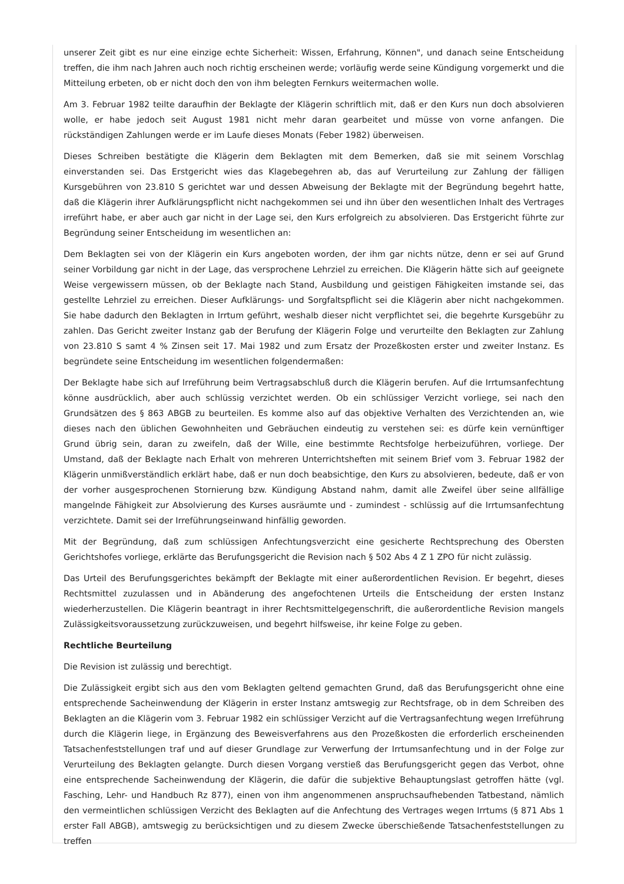unserer Zeit gibt es nur eine einzige echte Sicherheit: Wissen, Erfahrung, Können", und danach seine Entscheidung treffen, die ihm nach Jahren auch noch richtig erscheinen werde; vorläufig werde seine Kündigung vorgemerkt und die Mitteilung erbeten, ob er nicht doch den von ihm belegten Fernkurs weitermachen wolle.
Am 3. Februar 1982 teilte daraufhin der Beklagte der Klägerin schriftlich mit, daß er den Kurs nun doch absolvieren wolle, er habe jedoch seit August 1981 nicht mehr daran gearbeitet und müsse von vorne anfangen. Die rückständigen Zahlungen werde er im Laufe dieses Monats (Feber 1982) überweisen.
Dieses Schreiben bestätigte die Klägerin dem Beklagten mit dem Bemerken, daß sie mit seinem Vorschlag einverstanden sei. Das Erstgericht wies das Klagebegehren ab, das auf Verurteilung zur Zahlung der fälligen Kursgebühren von 23.810 S gerichtet war und dessen Abweisung der Beklagte mit der Begründung begehrt hatte, daß die Klägerin ihrer Aufklärungspflicht nicht nachgekommen sei und ihn über den wesentlichen Inhalt des Vertrages irreführt habe, er aber auch gar nicht in der Lage sei, den Kurs erfolgreich zu absolvieren. Das Erstgericht führte zur Begründung seiner Entscheidung im wesentlichen an:
Dem Beklagten sei von der Klägerin ein Kurs angeboten worden, der ihm gar nichts nütze, denn er sei auf Grund seiner Vorbildung gar nicht in der Lage, das versprochene Lehrziel zu erreichen. Die Klägerin hätte sich auf geeignete Weise vergewissern müssen, ob der Beklagte nach Stand, Ausbildung und geistigen Fähigkeiten imstande sei, das gestellte Lehrziel zu erreichen. Dieser Aufklärungs- und Sorgfaltspflicht sei die Klägerin aber nicht nachgekommen. Sie habe dadurch den Beklagten in Irrtum geführt, weshalb dieser nicht verpflichtet sei, die begehrte Kursgebühr zu zahlen. Das Gericht zweiter Instanz gab der Berufung der Klägerin Folge und verurteilte den Beklagten zur Zahlung von 23.810 S samt 4 % Zinsen seit 17. Mai 1982 und zum Ersatz der Prozeßkosten erster und zweiter Instanz. Es begründete seine Entscheidung im wesentlichen folgendermaßen:
Der Beklagte habe sich auf Irreführung beim Vertragsabschluß durch die Klägerin berufen. Auf die Irrtumsanfechtung könne ausdrücklich, aber auch schlüssig verzichtet werden. Ob ein schlüssiger Verzicht vorliege, sei nach den Grundsätzen des § 863 ABGB zu beurteilen. Es komme also auf das objektive Verhalten des Verzichtenden an, wie dieses nach den üblichen Gewohnheiten und Gebräuchen eindeutig zu verstehen sei: es dürfe kein vernünftiger Grund übrig sein, daran zu zweifeln, daß der Wille, eine bestimmte Rechtsfolge herbeizuführen, vorliege. Der Umstand, daß der Beklagte nach Erhalt von mehreren Unterrichtsheften mit seinem Brief vom 3. Februar 1982 der Klägerin unmißverständlich erklärt habe, daß er nun doch beabsichtige, den Kurs zu absolvieren, bedeute, daß er von der vorher ausgesprochenen Stornierung bzw. Kündigung Abstand nahm, damit alle Zweifel über seine allfällige mangelnde Fähigkeit zur Absolvierung des Kurses ausräumte und - zumindest - schlüssig auf die Irrtumsanfechtung verzichtete. Damit sei der Irreführungseinwand hinfällig geworden.
Mit der Begründung, daß zum schlüssigen Anfechtungsverzicht eine gesicherte Rechtsprechung des Obersten Gerichtshofes vorliege, erklärte das Berufungsgericht die Revision nach § 502 Abs 4 Z 1 ZPO für nicht zulässig.
Das Urteil des Berufungsgerichtes bekämpft der Beklagte mit einer außerordentlichen Revision. Er begehrt, dieses Rechtsmittel zuzulassen und in Abänderung des angefochtenen Urteils die Entscheidung der ersten Instanz wiederherzustellen. Die Klägerin beantragt in ihrer Rechtsmittelgegenschrift, die außerordentliche Revision mangels Zulässigkeitsvoraussetzung zurückzuweisen, und begehrt hilfsweise, ihr keine Folge zu geben.
Rechtliche Beurteilung
Die Revision ist zulässig und berechtigt.
Die Zulässigkeit ergibt sich aus den vom Beklagten geltend gemachten Grund, daß das Berufungsgericht ohne eine entsprechende Sacheinwendung der Klägerin in erster Instanz amtswegig zur Rechtsfrage, ob in dem Schreiben des Beklagten an die Klägerin vom 3. Februar 1982 ein schlüssiger Verzicht auf die Vertragsanfechtung wegen Irreführung durch die Klägerin liege, in Ergänzung des Beweisverfahrens aus den Prozeßkosten die erforderlich erscheinenden Tatsachenfeststellungen traf und auf dieser Grundlage zur Verwerfung der Irrtumsanfechtung und in der Folge zur Verurteilung des Beklagten gelangte. Durch diesen Vorgang verstieß das Berufungsgericht gegen das Verbot, ohne eine entsprechende Sacheinwendung der Klägerin, die dafür die subjektive Behauptungslast getroffen hätte (vgl. Fasching, Lehr- und Handbuch Rz 877), einen von ihm angenommenen anspruchsaufhebenden Tatbestand, nämlich den vermeintlichen schlüssigen Verzicht des Beklagten auf die Anfechtung des Vertrages wegen Irrtums (§ 871 Abs 1 erster Fall ABGB), amtswegig zu berücksichtigen und zu diesem Zwecke überschießende Tatsachenfeststellungen zu treffen